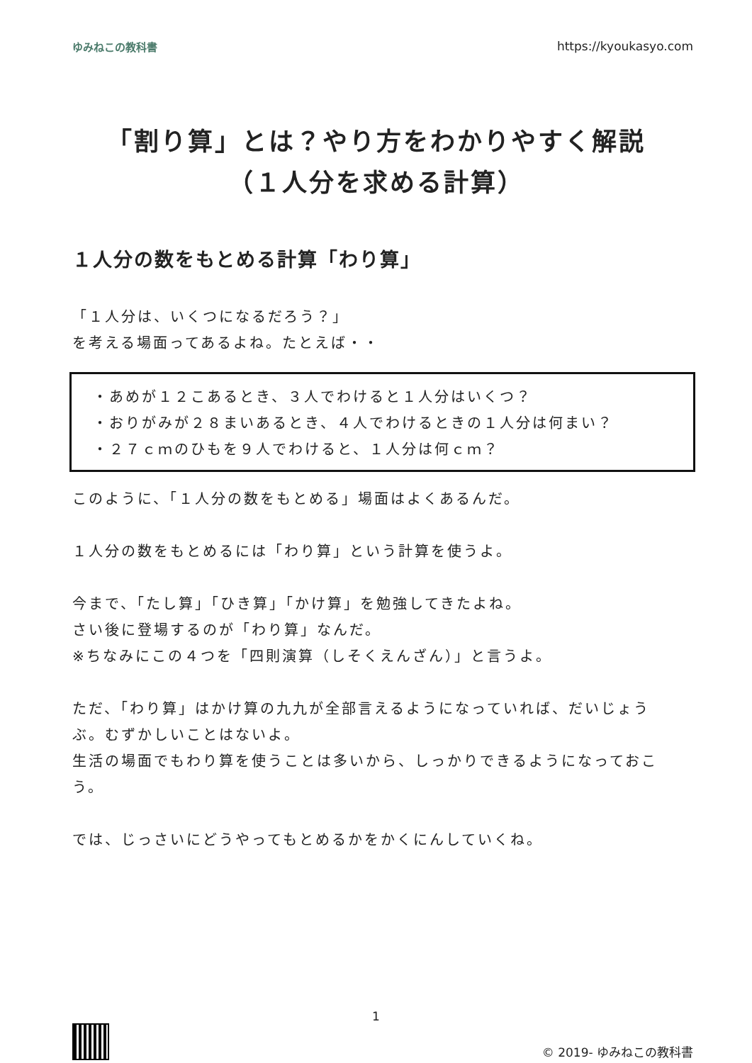ゆみねこの教科書 https://kyoukasyo.com
「割り算」とは？やり方をわかりやすく解説
（１人分を求める計算）
１人分の数をもとめる計算「わり算」
「１人分は、いくつになるだろう？」
を考える場面ってあるよね。たとえば・・
・あめが１２こあるとき、３人でわけると１人分はいくつ？
・おりがみが２８まいあるとき、４人でわけるときの１人分は何まい？
・２７ｃｍのひもを９人でわけると、１人分は何ｃｍ？
このように、「１人分の数をもとめる」場面はよくあるんだ。
１人分の数をもとめるには「わり算」という計算を使うよ。
今まで、「たし算」「ひき算」「かけ算」を勉強してきたよね。
さい後に登場するのが「わり算」なんだ。
※ちなみにこの４つを「四則演算（しそくえんざん）」と言うよ。
ただ、「わり算」はかけ算の九九が全部言えるようになっていれば、だいじょうぶ。むずかしいことはないよ。
生活の場面でもわり算を使うことは多いから、しっかりできるようになっておこう。
では、じっさいにどうやってもとめるかをかくにんしていくね。
1
© 2019- ゆみねこの教科書